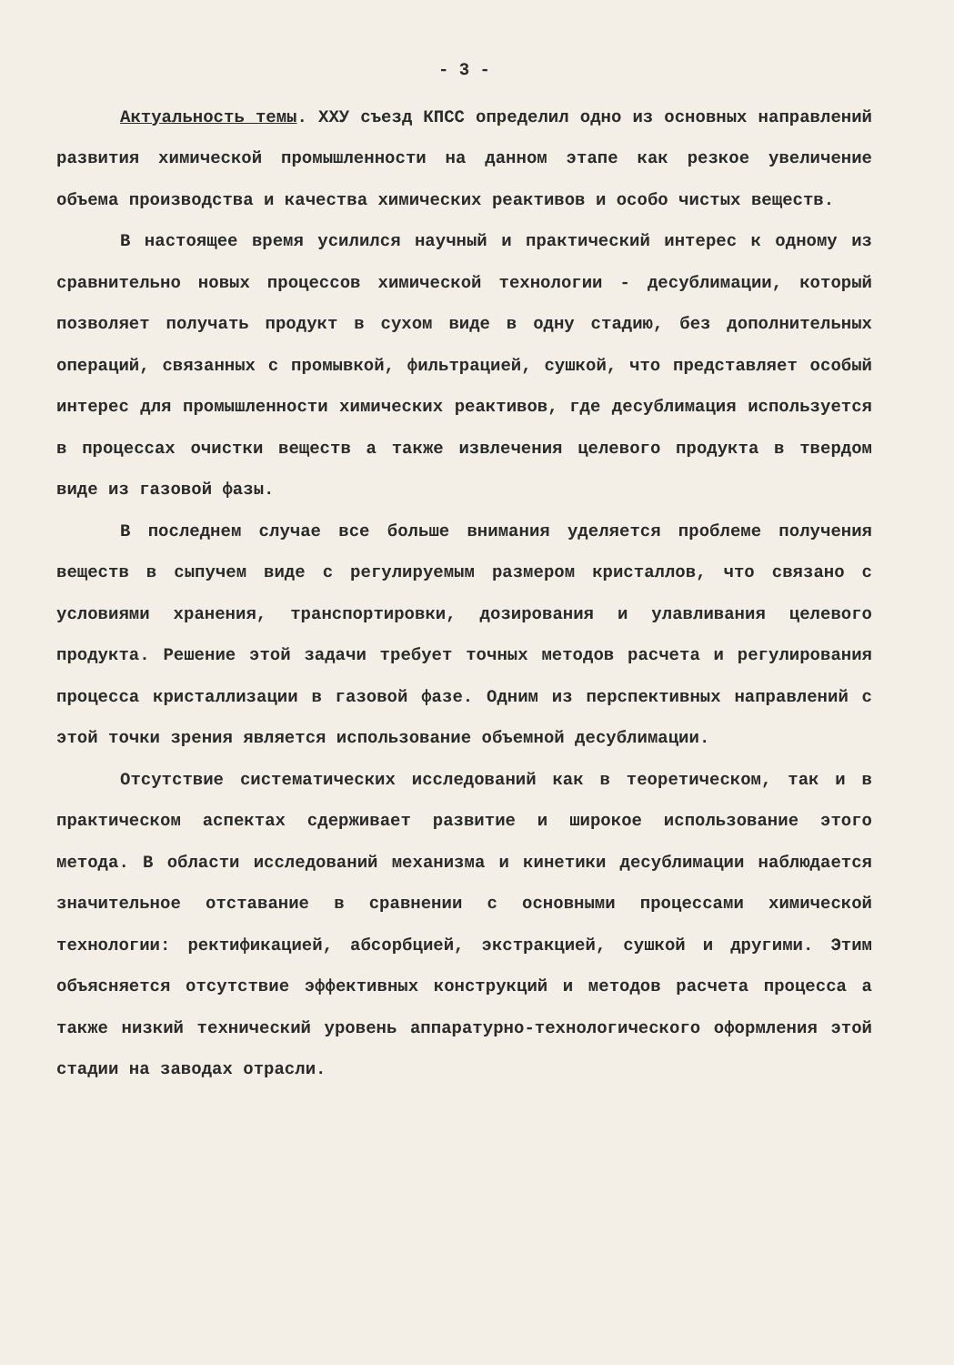- 3 -
Актуальность темы. ХХУ съезд КПСС определил одно из основных направлений развития химической промышленности на данном этапе как резкое увеличение объема производства и качества химических реактивов и особо чистых веществ.
В настоящее время усилился научный и практический интерес к одному из сравнительно новых процессов химической технологии - десублимации, который позволяет получать продукт в сухом виде в одну стадию, без дополнительных операций, связанных с промывкой, фильтрацией, сушкой, что представляет особый интерес для промышленности химических реактивов, где десублимация используется в процессах очистки веществ а также извлечения целевого продукта в твердом виде из газовой фазы.
В последнем случае все больше внимания уделяется проблеме получения веществ в сыпучем виде с регулируемым размером кристаллов, что связано с условиями хранения, транспортировки, дозирования и улавливания целевого продукта. Решение этой задачи требует точных методов расчета и регулирования процесса кристаллизации в газовой фазе. Одним из перспективных направлений с этой точки зрения является использование объемной десублимации.
Отсутствие систематических исследований как в теоретическом, так и в практическом аспектах сдерживает развитие и широкое использование этого метода. В области исследований механизма и кинетики десублимации наблюдается значительное отставание в сравнении с основными процессами химической технологии: ректификацией, абсорбцией, экстракцией, сушкой и другими. Этим объясняется отсутствие эффективных конструкций и методов расчета процесса а также низкий технический уровень аппаратурно-технологического оформления этой стадии на заводах отрасли.